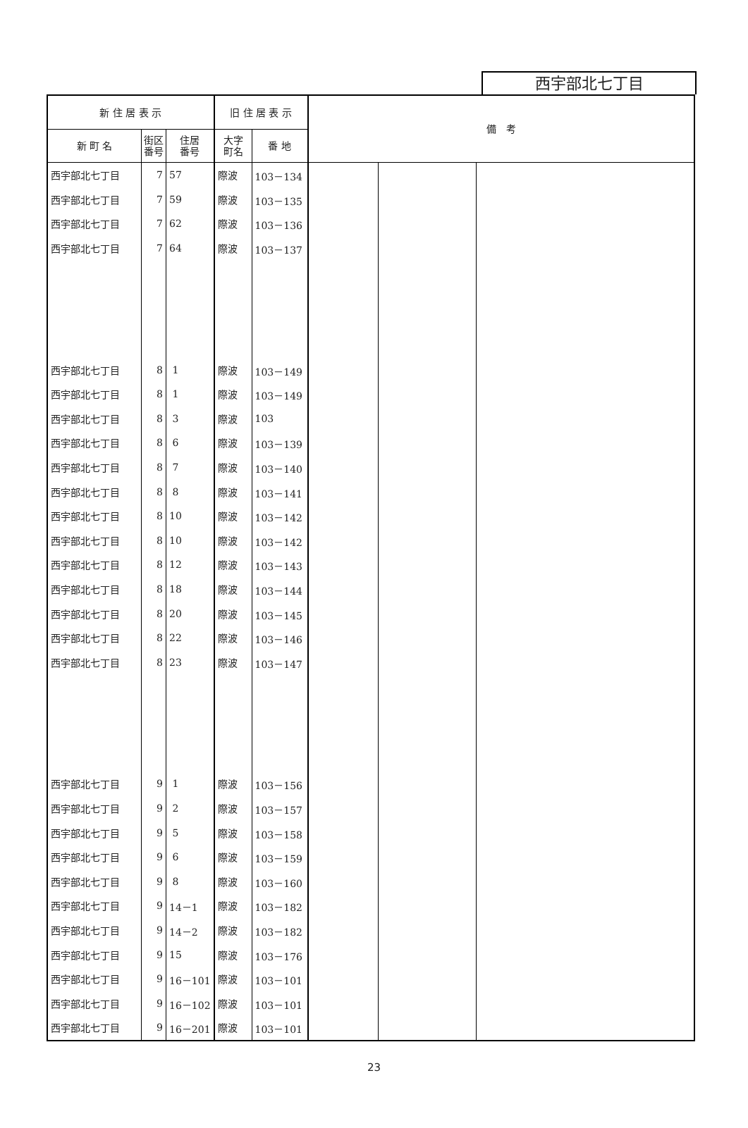西宇部北七丁目
| 新 住 居 表 示 | | | 旧 住 居 表 示 | | 備 考 | | |
| --- | --- | --- | --- | --- | --- | --- | --- |
| 新 町 名 | 街区 番号 | 住居 番号 | 大字 町名 | 番 地 | | | |
| 西宇部北七丁目 | 7 | 57 | 際波 | 103－134 | | | |
| 西宇部北七丁目 | 7 | 59 | 際波 | 103－135 | | | |
| 西宇部北七丁目 | 7 | 62 | 際波 | 103－136 | | | |
| 西宇部北七丁目 | 7 | 64 | 際波 | 103－137 | | | |
| 西宇部北七丁目 | 8 | 1 | 際波 | 103－149 | | | |
| 西宇部北七丁目 | 8 | 1 | 際波 | 103－149 | | | |
| 西宇部北七丁目 | 8 | 3 | 際波 | 103 | | | |
| 西宇部北七丁目 | 8 | 6 | 際波 | 103－139 | | | |
| 西宇部北七丁目 | 8 | 7 | 際波 | 103－140 | | | |
| 西宇部北七丁目 | 8 | 8 | 際波 | 103－141 | | | |
| 西宇部北七丁目 | 8 | 10 | 際波 | 103－142 | | | |
| 西宇部北七丁目 | 8 | 10 | 際波 | 103－142 | | | |
| 西宇部北七丁目 | 8 | 12 | 際波 | 103－143 | | | |
| 西宇部北七丁目 | 8 | 18 | 際波 | 103－144 | | | |
| 西宇部北七丁目 | 8 | 20 | 際波 | 103－145 | | | |
| 西宇部北七丁目 | 8 | 22 | 際波 | 103－146 | | | |
| 西宇部北七丁目 | 8 | 23 | 際波 | 103－147 | | | |
| 西宇部北七丁目 | 9 | 1 | 際波 | 103－156 | | | |
| 西宇部北七丁目 | 9 | 2 | 際波 | 103－157 | | | |
| 西宇部北七丁目 | 9 | 5 | 際波 | 103－158 | | | |
| 西宇部北七丁目 | 9 | 6 | 際波 | 103－159 | | | |
| 西宇部北七丁目 | 9 | 8 | 際波 | 103－160 | | | |
| 西宇部北七丁目 | 9 | 14－1 | 際波 | 103－182 | | | |
| 西宇部北七丁目 | 9 | 14－2 | 際波 | 103－182 | | | |
| 西宇部北七丁目 | 9 | 15 | 際波 | 103－176 | | | |
| 西宇部北七丁目 | 9 | 16－101 | 際波 | 103－101 | | | |
| 西宇部北七丁目 | 9 | 16－102 | 際波 | 103－101 | | | |
| 西宇部北七丁目 | 9 | 16－201 | 際波 | 103－101 | | | |
23